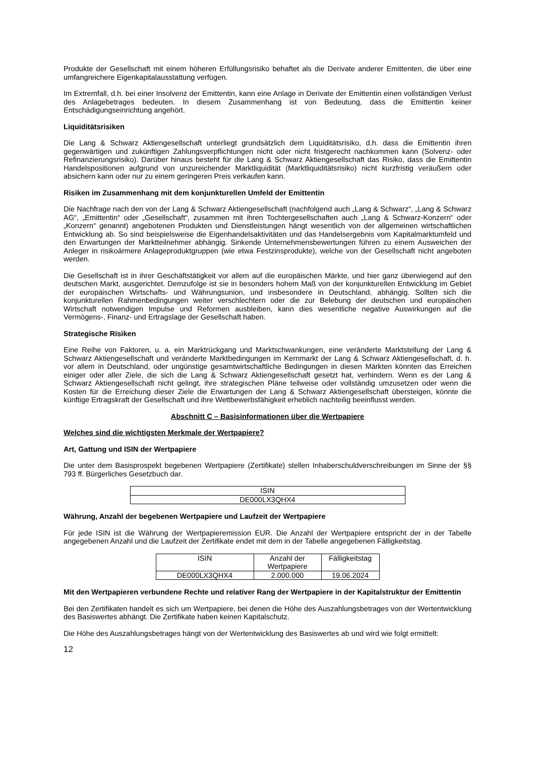Produkte der Gesellschaft mit einem höheren Erfüllungsrisiko behaftet als die Derivate anderer Emittenten, die über eine umfangreichere Eigenkapitalausstattung verfügen.
Im Extremfall, d.h. bei einer Insolvenz der Emittentin, kann eine Anlage in Derivate der Emittentin einen vollständigen Verlust des Anlagebetrages bedeuten. In diesem Zusammenhang ist von Bedeutung, dass die Emittentin keiner Entschädigungseinrichtung angehört.
Liquiditätsrisiken
Die Lang & Schwarz Aktiengesellschaft unterliegt grundsätzlich dem Liquiditätsrisiko, d.h. dass die Emittentin ihren gegenwärtigen und zukünftigen Zahlungsverpflichtungen nicht oder nicht fristgerecht nachkommen kann (Solvenz- oder Refinanzierungsrisiko). Darüber hinaus besteht für die Lang & Schwarz Aktiengesellschaft das Risiko, dass die Emittentin Handelspositionen aufgrund von unzureichender Marktliquidität (Marktliquiditätsrisiko) nicht kurzfristig veräußern oder absichern kann oder nur zu einem geringeren Preis verkaufen kann.
Risiken im Zusammenhang mit dem konjunkturellen Umfeld der Emittentin
Die Nachfrage nach den von der Lang & Schwarz Aktiengesellschaft (nachfolgend auch „Lang & Schwarz“, „Lang & Schwarz AG“, „Emittentin“ oder „Gesellschaft“, zusammen mit ihren Tochtergesellschaften auch „Lang & Schwarz-Konzern“ oder „Konzern“ genannt) angebotenen Produkten und Dienstleistungen hängt wesentlich von der allgemeinen wirtschaftlichen Entwicklung ab. So sind beispielsweise die Eigenhandelsaktivitäten und das Handelsergebnis vom Kapitalmarktumfeld und den Erwartungen der Marktteilnehmer abhängig. Sinkende Unternehmensbewertungen führen zu einem Ausweichen der Anleger in risikoärmere Anlageproduktgruppen (wie etwa Festzinsprodukte), welche von der Gesellschaft nicht angeboten werden.
Die Gesellschaft ist in ihrer Geschäftstätigkeit vor allem auf die europäischen Märkte, und hier ganz überwiegend auf den deutschen Markt, ausgerichtet. Demzufolge ist sie in besonders hohem Maß von der konjunkturellen Entwicklung im Gebiet der europäischen Wirtschafts- und Währungsunion, und insbesondere in Deutschland, abhängig. Sollten sich die konjunkturellen Rahmenbedingungen weiter verschlechtern oder die zur Belebung der deutschen und europäischen Wirtschaft notwendigen Impulse und Reformen ausbleiben, kann dies wesentliche negative Auswirkungen auf die Vermögens-, Finanz- und Ertragslage der Gesellschaft haben.
Strategische Risiken
Eine Reihe von Faktoren, u. a. ein Marktrückgang und Marktschwankungen, eine veränderte Marktstellung der Lang & Schwarz Aktiengesellschaft und veränderte Marktbedingungen im Kernmarkt der Lang & Schwarz Aktiengesellschaft, d. h. vor allem in Deutschland, oder ungünstige gesamtwirtschaftliche Bedingungen in diesen Märkten könnten das Erreichen einiger oder aller Ziele, die sich die Lang & Schwarz Aktiengesellschaft gesetzt hat, verhindern. Wenn es der Lang & Schwarz Aktiengesellschaft nicht gelingt, ihre strategischen Pläne teilweise oder vollständig umzusetzen oder wenn die Kosten für die Erreichung dieser Ziele die Erwartungen der Lang & Schwarz Aktiengesellschaft übersteigen, könnte die künftige Ertragskraft der Gesellschaft und ihre Wettbewerbsfähigkeit erheblich nachteilig beeinflusst werden.
Abschnitt C – Basisinformationen über die Wertpapiere
Welches sind die wichtigsten Merkmale der Wertpapiere?
Art, Gattung und ISIN der Wertpapiere
Die unter dem Basisprospekt begebenen Wertpapiere (Zertifikate) stellen Inhaberschuldverschreibungen im Sinne der §§ 793 ff. Bürgerliches Gesetzbuch dar.
| ISIN |
| DE000LX3QHX4 |
Währung, Anzahl der begebenen Wertpapiere und Laufzeit der Wertpapiere
Für jede ISIN ist die Währung der Wertpapieremission EUR. Die Anzahl der Wertpapiere entspricht der in der Tabelle angegebenen Anzahl und die Laufzeit der Zertifikate endet mit dem in der Tabelle angegebenen Fälligkeitstag.
| ISIN | Anzahl der Wertpapiere | Fälligkeitstag |
| DE000LX3QHX4 | 2.000.000 | 19.06.2024 |
Mit den Wertpapieren verbundene Rechte und relativer Rang der Wertpapiere in der Kapitalstruktur der Emittentin
Bei den Zertifikaten handelt es sich um Wertpapiere, bei denen die Höhe des Auszahlungsbetrages von der Wertentwicklung des Basiswertes abhängt. Die Zertifikate haben keinen Kapitalschutz.
Die Höhe des Auszahlungsbetrages hängt von der Wertentwicklung des Basiswertes ab und wird wie folgt ermittelt:
12